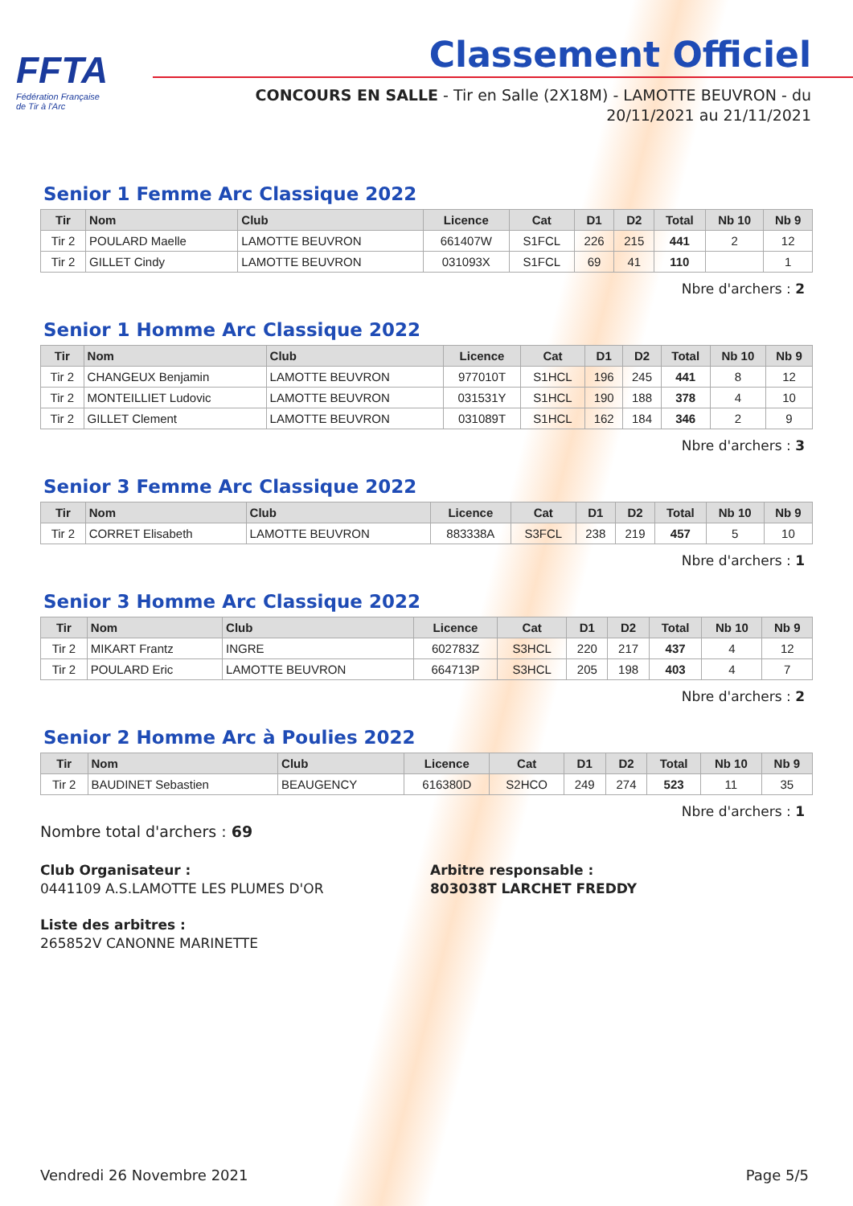FFTA
Fédération Française
de Tir à l'Arc
Classement Officiel
CONCOURS EN SALLE - Tir en Salle (2X18M) - LAMOTTE BEUVRON - du
20/11/2021 au 21/11/2021
Senior 1 Femme Arc Classique 2022
| Tir | Nom | Club | Licence | Cat | D1 | D2 | Total | Nb 10 | Nb 9 |
| --- | --- | --- | --- | --- | --- | --- | --- | --- | --- |
| Tir 2 | POULARD Maelle | LAMOTTE BEUVRON | 661407W | S1FCL | 226 | 215 | 441 | 2 | 12 |
| Tir 2 | GILLET Cindy | LAMOTTE BEUVRON | 031093X | S1FCL | 69 | 41 | 110 | | 1 |
Nbre d'archers : 2
Senior 1 Homme Arc Classique 2022
| Tir | Nom | Club | Licence | Cat | D1 | D2 | Total | Nb 10 | Nb 9 |
| --- | --- | --- | --- | --- | --- | --- | --- | --- | --- |
| Tir 2 | CHANGEUX Benjamin | LAMOTTE BEUVRON | 977010T | S1HCL | 196 | 245 | 441 | 8 | 12 |
| Tir 2 | MONTEILLIET Ludovic | LAMOTTE BEUVRON | 031531Y | S1HCL | 190 | 188 | 378 | 4 | 10 |
| Tir 2 | GILLET Clement | LAMOTTE BEUVRON | 031089T | S1HCL | 162 | 184 | 346 | 2 | 9 |
Nbre d'archers : 3
Senior 3 Femme Arc Classique 2022
| Tir | Nom | Club | Licence | Cat | D1 | D2 | Total | Nb 10 | Nb 9 |
| --- | --- | --- | --- | --- | --- | --- | --- | --- | --- |
| Tir 2 | CORRET Elisabeth | LAMOTTE BEUVRON | 883338A | S3FCL | 238 | 219 | 457 | 5 | 10 |
Nbre d'archers : 1
Senior 3 Homme Arc Classique 2022
| Tir | Nom | Club | Licence | Cat | D1 | D2 | Total | Nb 10 | Nb 9 |
| --- | --- | --- | --- | --- | --- | --- | --- | --- | --- |
| Tir 2 | MIKART Frantz | INGRE | 602783Z | S3HCL | 220 | 217 | 437 | 4 | 12 |
| Tir 2 | POULARD Eric | LAMOTTE BEUVRON | 664713P | S3HCL | 205 | 198 | 403 | 4 | 7 |
Nbre d'archers : 2
Senior 2 Homme Arc à Poulies 2022
| Tir | Nom | Club | Licence | Cat | D1 | D2 | Total | Nb 10 | Nb 9 |
| --- | --- | --- | --- | --- | --- | --- | --- | --- | --- |
| Tir 2 | BAUDINET Sebastien | BEAUGENCY | 616380D | S2HCO | 249 | 274 | 523 | 11 | 35 |
Nbre d'archers : 1
Nombre total d'archers : 69
Club Organisateur :
0441109 A.S.LAMOTTE LES PLUMES D'OR
Arbitre responsable :
803038T LARCHET FREDDY
Liste des arbitres :
265852V CANONNE MARINETTE
Vendredi 26 Novembre 2021 Page 5/5